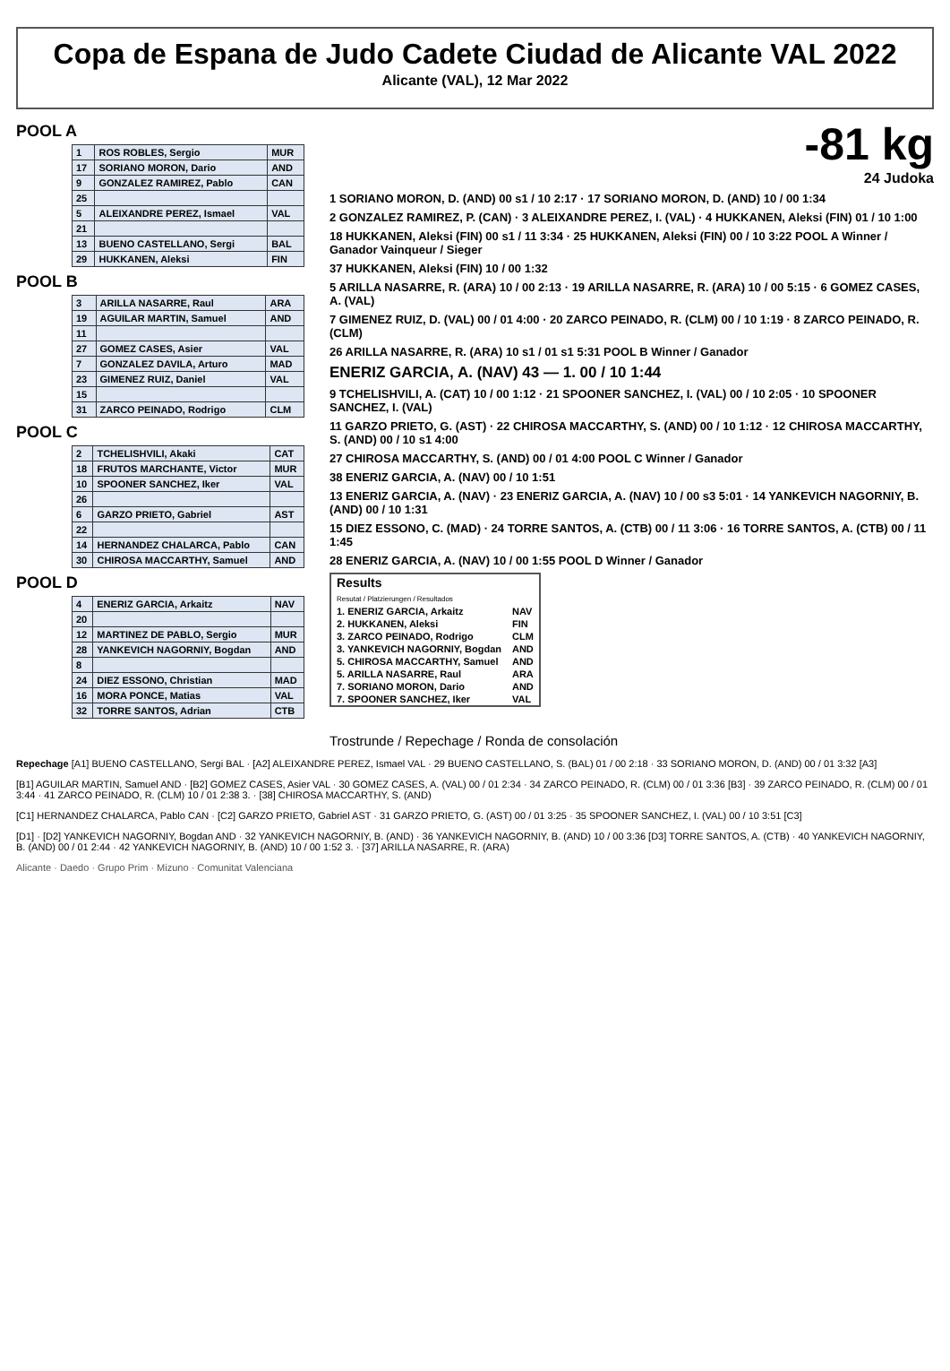Copa de Espana de Judo Cadete Ciudad de Alicante VAL 2022
Alicante (VAL), 12 Mar 2022
POOL A
| 1 | ROS ROBLES, Sergio | MUR |
| 17 | SORIANO MORON, Dario | AND |
| 9 | GONZALEZ RAMIREZ, Pablo | CAN |
| 25 | | |
| 5 | ALEIXANDRE PEREZ, Ismael | VAL |
| 21 | | |
| 13 | BUENO CASTELLANO, Sergi | BAL |
| 29 | HUKKANEN, Aleksi | FIN |
POOL B
| 3 | ARILLA NASARRE, Raul | ARA |
| 19 | AGUILAR MARTIN, Samuel | AND |
| 11 | | |
| 27 | GOMEZ CASES, Asier | VAL |
| 7 | GONZALEZ DAVILA, Arturo | MAD |
| 23 | GIMENEZ RUIZ, Daniel | VAL |
| 15 | | |
| 31 | ZARCO PEINADO, Rodrigo | CLM |
POOL C
| 2 | TCHELISHVILI, Akaki | CAT |
| 18 | FRUTOS MARCHANTE, Victor | MUR |
| 10 | SPOONER SANCHEZ, Iker | VAL |
| 26 | | |
| 6 | GARZO PRIETO, Gabriel | AST |
| 22 | | |
| 14 | HERNANDEZ CHALARCA, Pablo | CAN |
| 30 | CHIROSA MACCARTHY, Samuel | AND |
POOL D
| 4 | ENERIZ GARCIA, Arkaitz | NAV |
| 20 | | |
| 12 | MARTINEZ DE PABLO, Sergio | MUR |
| 28 | YANKEVICH NAGORNIY, Bogdan | AND |
| 8 | | |
| 24 | DIEZ ESSONO, Christian | MAD |
| 16 | MORA PONCE, Matias | VAL |
| 32 | TORRE SANTOS, Adrian | CTB |
-81 kg
24 Judoka
1 SORIANO MORON, D. (AND) 00 s1 / 10 2:17 · 17 SORIANO MORON, D. (AND) 10 / 00 1:34
2 GONZALEZ RAMIREZ, P. (CAN) · 3 ALEIXANDRE PEREZ, I. (VAL) · 4 HUKKANEN, Aleksi (FIN) 01 / 10 1:00
18 HUKKANEN, Aleksi (FIN) 00 s1 / 11 3:34 · 25 HUKKANEN, Aleksi (FIN) 00 / 10 3:22 POOL A Winner / Ganador Vainqueur / Sieger
37 HUKKANEN, Aleksi (FIN) 10 / 00 1:32
5 ARILLA NASARRE, R. (ARA) 10 / 00 2:13 · 19 ARILLA NASARRE, R. (ARA) 10 / 00 5:15 · 6 GOMEZ CASES, A. (VAL)
7 GIMENEZ RUIZ, D. (VAL) 00 / 01 4:00 · 20 ZARCO PEINADO, R. (CLM) 00 / 10 1:19 · 8 ZARCO PEINADO, R. (CLM)
26 ARILLA NASARRE, R. (ARA) 10 s1 / 01 s1 5:31 POOL B Winner / Ganador
ENERIZ GARCIA, A. (NAV) 43 — 1. 00 / 10 1:44
9 TCHELISHVILI, A. (CAT) 10 / 00 1:12 · 21 SPOONER SANCHEZ, I. (VAL) 00 / 10 2:05 · 10 SPOONER SANCHEZ, I. (VAL)
11 GARZO PRIETO, G. (AST) · 22 CHIROSA MACCARTHY, S. (AND) 00 / 10 1:12 · 12 CHIROSA MACCARTHY, S. (AND) 00 / 10 s1 4:00
27 CHIROSA MACCARTHY, S. (AND) 00 / 01 4:00 POOL C Winner / Ganador
38 ENERIZ GARCIA, A. (NAV) 00 / 10 1:51
13 ENERIZ GARCIA, A. (NAV) · 23 ENERIZ GARCIA, A. (NAV) 10 / 00 s3 5:01 · 14 YANKEVICH NAGORNIY, B. (AND) 00 / 10 1:31
15 DIEZ ESSONO, C. (MAD) · 24 TORRE SANTOS, A. (CTB) 00 / 11 3:06 · 16 TORRE SANTOS, A. (CTB) 00 / 11 1:45
28 ENERIZ GARCIA, A. (NAV) 10 / 00 1:55 POOL D Winner / Ganador
| Results Resutat / Platzierungen / Resultados | |
| 1. ENERIZ GARCIA, Arkaitz | NAV |
| 2. HUKKANEN, Aleksi | FIN |
| 3. ZARCO PEINADO, Rodrigo | CLM |
| 3. YANKEVICH NAGORNIY, Bogdan | AND |
| 5. CHIROSA MACCARTHY, Samuel | AND |
| 5. ARILLA NASARRE, Raul | ARA |
| 7. SORIANO MORON, Dario | AND |
| 7. SPOONER SANCHEZ, Iker | VAL |
Trostrunde / Repechage / Ronda de consolación
Repechage [A1] BUENO CASTELLANO, Sergi BAL · [A2] ALEIXANDRE PEREZ, Ismael VAL · 29 BUENO CASTELLANO, S. (BAL) 01 / 00 2:18 · 33 SORIANO MORON, D. (AND) 00 / 01 3:32 [A3]
[B1] AGUILAR MARTIN, Samuel AND · [B2] GOMEZ CASES, Asier VAL · 30 GOMEZ CASES, A. (VAL) 00 / 01 2:34 · 34 ZARCO PEINADO, R. (CLM) 00 / 01 3:36 [B3] · 39 ZARCO PEINADO, R. (CLM) 00 / 01 3:44 · 41 ZARCO PEINADO, R. (CLM) 10 / 01 2:38 3. · [38] CHIROSA MACCARTHY, S. (AND)
[C1] HERNANDEZ CHALARCA, Pablo CAN · [C2] GARZO PRIETO, Gabriel AST · 31 GARZO PRIETO, G. (AST) 00 / 01 3:25 · 35 SPOONER SANCHEZ, I. (VAL) 00 / 10 3:51 [C3]
[D1] · [D2] YANKEVICH NAGORNIY, Bogdan AND · 32 YANKEVICH NAGORNIY, B. (AND) · 36 YANKEVICH NAGORNIY, B. (AND) 10 / 00 3:36 [D3] TORRE SANTOS, A. (CTB) · 40 YANKEVICH NAGORNIY, B. (AND) 00 / 01 2:44 · 42 YANKEVICH NAGORNIY, B. (AND) 10 / 00 1:52 3. · [37] ARILLA NASARRE, R. (ARA)
Alicante · Daedo · Grupo Prim · Mizuno · Comunitat Valenciana